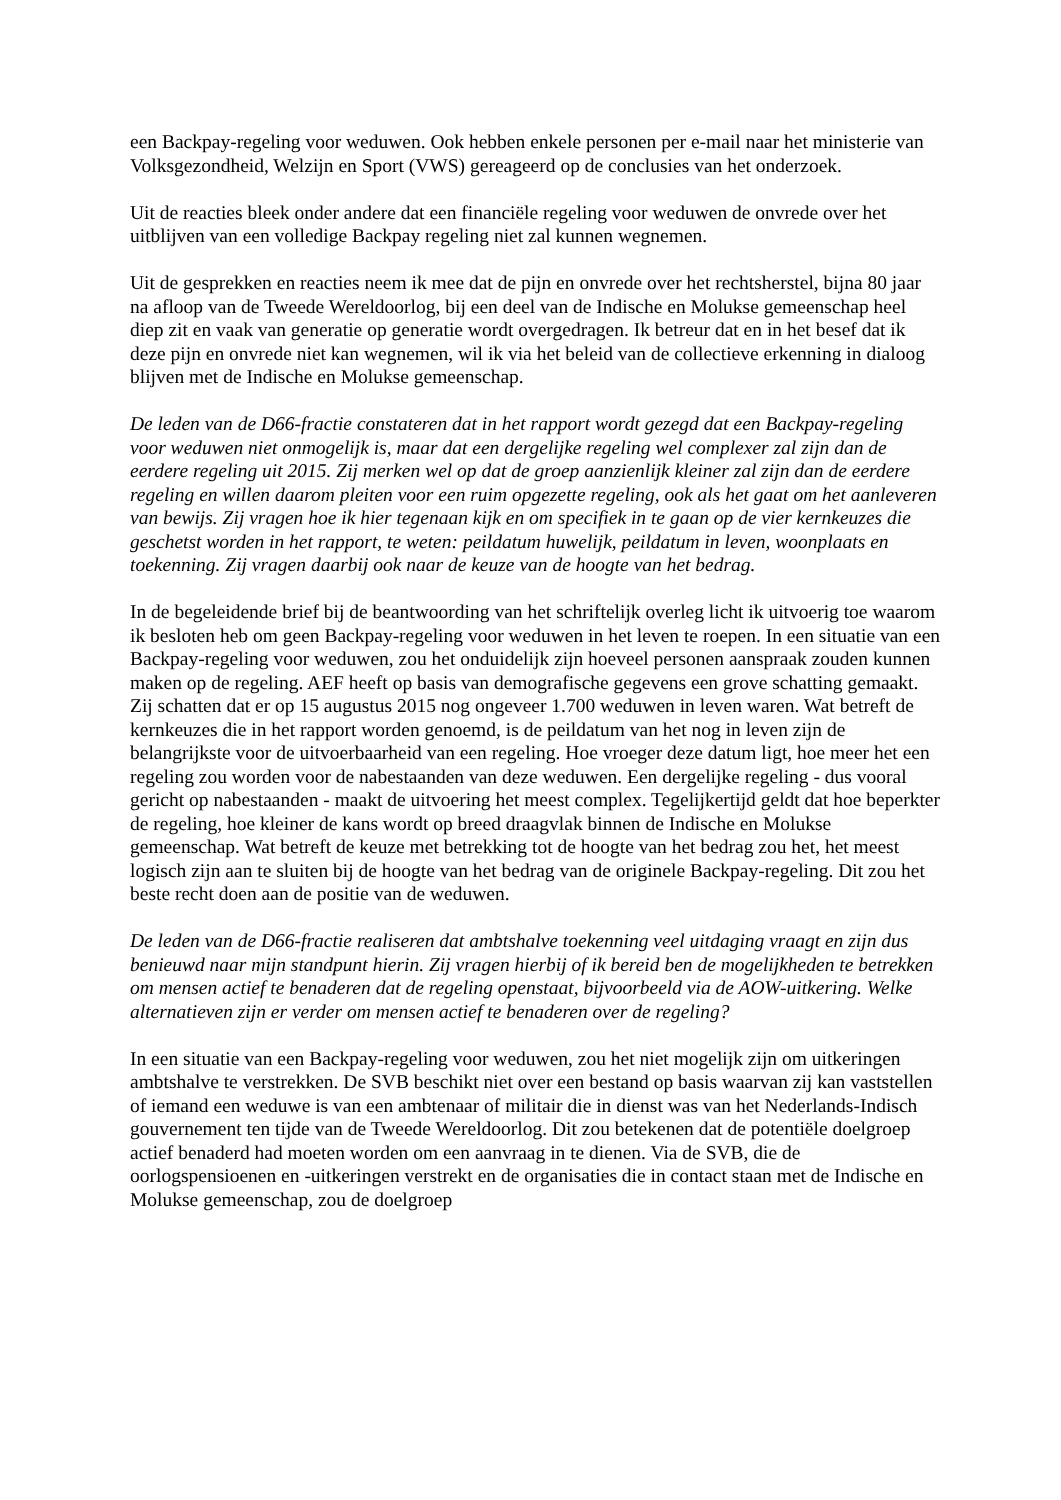een Backpay-regeling voor weduwen. Ook hebben enkele personen per e-mail naar het ministerie van Volksgezondheid, Welzijn en Sport (VWS) gereageerd op de conclusies van het onderzoek.
Uit de reacties bleek onder andere dat een financiële regeling voor weduwen de onvrede over het uitblijven van een volledige Backpay regeling niet zal kunnen wegnemen.
Uit de gesprekken en reacties neem ik mee dat de pijn en onvrede over het rechtsherstel, bijna 80 jaar na afloop van de Tweede Wereldoorlog, bij een deel van de Indische en Molukse gemeenschap heel diep zit en vaak van generatie op generatie wordt overgedragen. Ik betreur dat en in het besef dat ik deze pijn en onvrede niet kan wegnemen, wil ik via het beleid van de collectieve erkenning in dialoog blijven met de Indische en Molukse gemeenschap.
De leden van de D66-fractie constateren dat in het rapport wordt gezegd dat een Backpay-regeling voor weduwen niet onmogelijk is, maar dat een dergelijke regeling wel complexer zal zijn dan de eerdere regeling uit 2015. Zij merken wel op dat de groep aanzienlijk kleiner zal zijn dan de eerdere regeling en willen daarom pleiten voor een ruim opgezette regeling, ook als het gaat om het aanleveren van bewijs. Zij vragen hoe ik hier tegenaan kijk en om specifiek in te gaan op de vier kernkeuzes die geschetst worden in het rapport, te weten: peildatum huwelijk, peildatum in leven, woonplaats en toekenning. Zij vragen daarbij ook naar de keuze van de hoogte van het bedrag.
In de begeleidende brief bij de beantwoording van het schriftelijk overleg licht ik uitvoerig toe waarom ik besloten heb om geen Backpay-regeling voor weduwen in het leven te roepen. In een situatie van een Backpay-regeling voor weduwen, zou het onduidelijk zijn hoeveel personen aanspraak zouden kunnen maken op de regeling. AEF heeft op basis van demografische gegevens een grove schatting gemaakt. Zij schatten dat er op 15 augustus 2015 nog ongeveer 1.700 weduwen in leven waren. Wat betreft de kernkeuzes die in het rapport worden genoemd, is de peildatum van het nog in leven zijn de belangrijkste voor de uitvoerbaarheid van een regeling. Hoe vroeger deze datum ligt, hoe meer het een regeling zou worden voor de nabestaanden van deze weduwen. Een dergelijke regeling - dus vooral gericht op nabestaanden - maakt de uitvoering het meest complex. Tegelijkertijd geldt dat hoe beperkter de regeling, hoe kleiner de kans wordt op breed draagvlak binnen de Indische en Molukse gemeenschap. Wat betreft de keuze met betrekking tot de hoogte van het bedrag zou het, het meest logisch zijn aan te sluiten bij de hoogte van het bedrag van de originele Backpay-regeling. Dit zou het beste recht doen aan de positie van de weduwen.
De leden van de D66-fractie realiseren dat ambtshalve toekenning veel uitdaging vraagt en zijn dus benieuwd naar mijn standpunt hierin. Zij vragen hierbij of ik bereid ben de mogelijkheden te betrekken om mensen actief te benaderen dat de regeling openstaat, bijvoorbeeld via de AOW-uitkering. Welke alternatieven zijn er verder om mensen actief te benaderen over de regeling?
In een situatie van een Backpay-regeling voor weduwen, zou het niet mogelijk zijn om uitkeringen ambtshalve te verstrekken. De SVB beschikt niet over een bestand op basis waarvan zij kan vaststellen of iemand een weduwe is van een ambtenaar of militair die in dienst was van het Nederlands-Indisch gouvernement ten tijde van de Tweede Wereldoorlog. Dit zou betekenen dat de potentiële doelgroep actief benaderd had moeten worden om een aanvraag in te dienen. Via de SVB, die de oorlogspensioenen en -uitkeringen verstrekt en de organisaties die in contact staan met de Indische en Molukse gemeenschap, zou de doelgroep